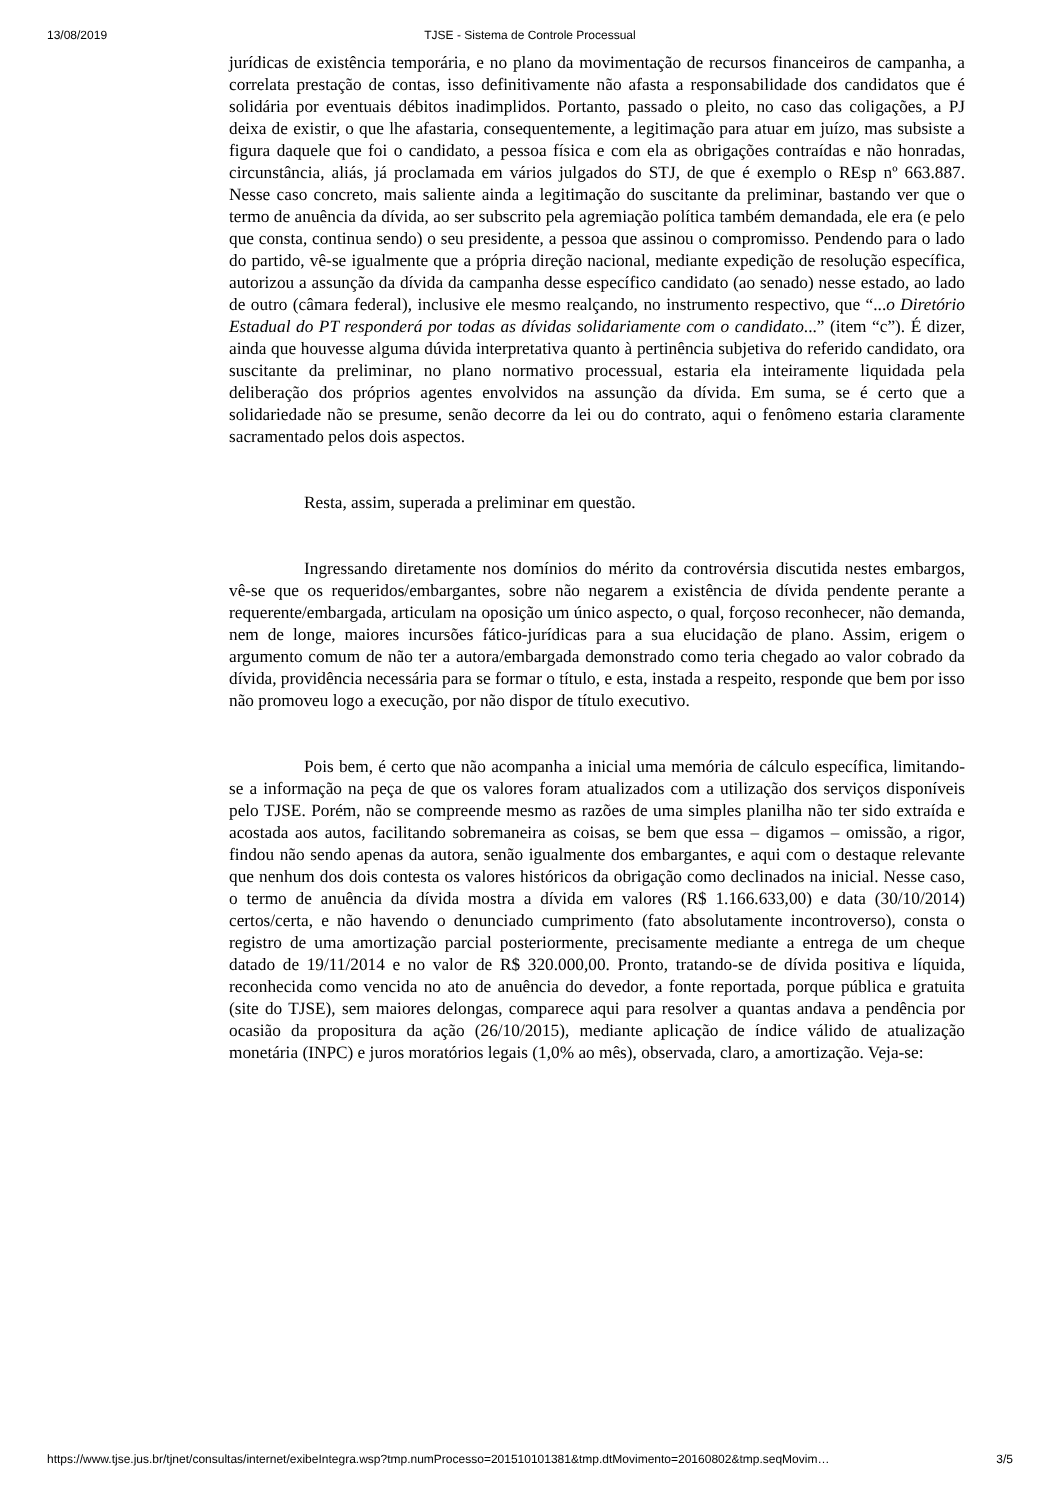13/08/2019 TJSE - Sistema de Controle Processual
jurídicas de existência temporária, e no plano da movimentação de recursos financeiros de campanha, a correlata prestação de contas, isso definitivamente não afasta a responsabilidade dos candidatos que é solidária por eventuais débitos inadimplidos. Portanto, passado o pleito, no caso das coligações, a PJ deixa de existir, o que lhe afastaria, consequentemente, a legitimação para atuar em juízo, mas subsiste a figura daquele que foi o candidato, a pessoa física e com ela as obrigações contraídas e não honradas, circunstância, aliás, já proclamada em vários julgados do STJ, de que é exemplo o REsp nº 663.887. Nesse caso concreto, mais saliente ainda a legitimação do suscitante da preliminar, bastando ver que o termo de anuência da dívida, ao ser subscrito pela agremiação política também demandada, ele era (e pelo que consta, continua sendo) o seu presidente, a pessoa que assinou o compromisso. Pendendo para o lado do partido, vê-se igualmente que a própria direção nacional, mediante expedição de resolução específica, autorizou a assunção da dívida da campanha desse específico candidato (ao senado) nesse estado, ao lado de outro (câmara federal), inclusive ele mesmo realçando, no instrumento respectivo, que “...o Diretório Estadual do PT responderá por todas as dívidas solidariamente com o candidato...” (item “c”). É dizer, ainda que houvesse alguma dúvida interpretativa quanto à pertinência subjetiva do referido candidato, ora suscitante da preliminar, no plano normativo processual, estaria ela inteiramente liquidada pela deliberação dos próprios agentes envolvidos na assunção da dívida. Em suma, se é certo que a solidariedade não se presume, senão decorre da lei ou do contrato, aqui o fenômeno estaria claramente sacramentado pelos dois aspectos.
Resta, assim, superada a preliminar em questão.
Ingressando diretamente nos domínios do mérito da controvérsia discutida nestes embargos, vê-se que os requeridos/embargantes, sobre não negarem a existência de dívida pendente perante a requerente/embargada, articulam na oposição um único aspecto, o qual, forçoso reconhecer, não demanda, nem de longe, maiores incursões fático-jurídicas para a sua elucidação de plano. Assim, erigem o argumento comum de não ter a autora/embargada demonstrado como teria chegado ao valor cobrado da dívida, providência necessária para se formar o título, e esta, instada a respeito, responde que bem por isso não promoveu logo a execução, por não dispor de título executivo.
Pois bem, é certo que não acompanha a inicial uma memória de cálculo específica, limitando-se a informação na peça de que os valores foram atualizados com a utilização dos serviços disponíveis pelo TJSE. Porém, não se compreende mesmo as razões de uma simples planilha não ter sido extraída e acostada aos autos, facilitando sobremaneira as coisas, se bem que essa – digamos – omissão, a rigor, findou não sendo apenas da autora, senão igualmente dos embargantes, e aqui com o destaque relevante que nenhum dos dois contesta os valores históricos da obrigação como declinados na inicial. Nesse caso, o termo de anuência da dívida mostra a dívida em valores (R$ 1.166.633,00) e data (30/10/2014) certos/certa, e não havendo o denunciado cumprimento (fato absolutamente incontroverso), consta o registro de uma amortização parcial posteriormente, precisamente mediante a entrega de um cheque datado de 19/11/2014 e no valor de R$ 320.000,00. Pronto, tratando-se de dívida positiva e líquida, reconhecida como vencida no ato de anuência do devedor, a fonte reportada, porque pública e gratuita (site do TJSE), sem maiores delongas, comparece aqui para resolver a quantas andava a pendência por ocasião da propositura da ação (26/10/2015), mediante aplicação de índice válido de atualização monetária (INPC) e juros moratórios legais (1,0% ao mês), observada, claro, a amortização. Veja-se:
https://www.tjse.jus.br/tjnet/consultas/internet/exibeIntegra.wsp?tmp.numProcesso=201510101381&tmp.dtMovimento=20160802&tmp.seqMovim… 3/5